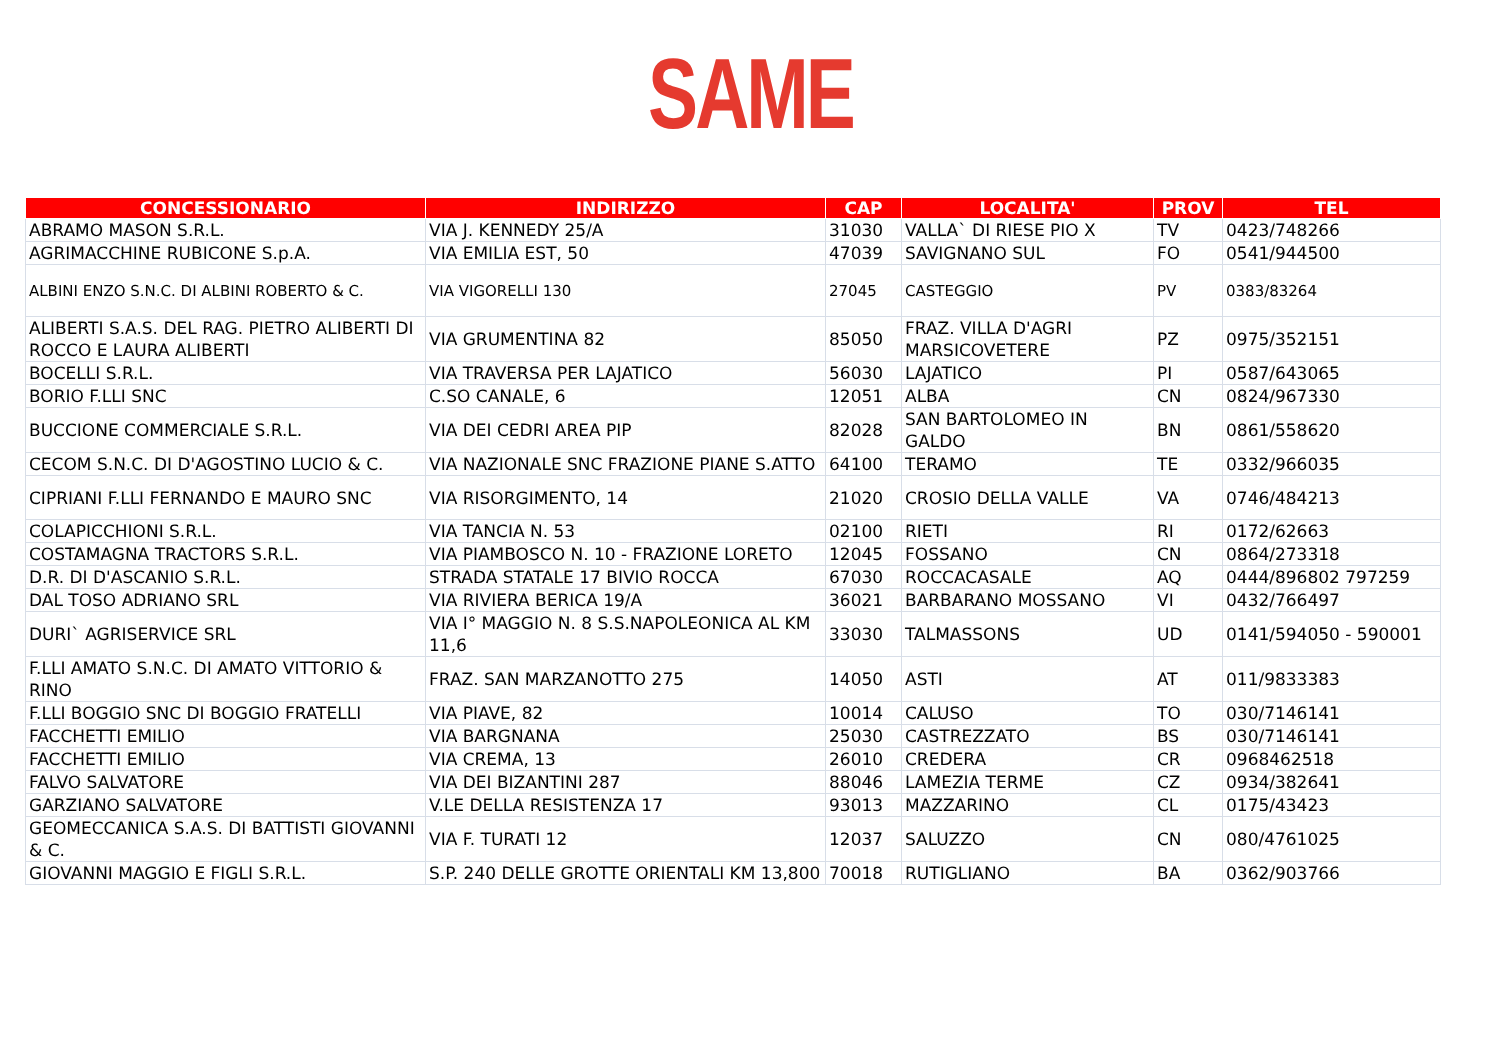SAME
| CONCESSIONARIO | INDIRIZZO | CAP | LOCALITA' | PROV | TEL |
| --- | --- | --- | --- | --- | --- |
| ABRAMO MASON S.R.L. | VIA J. KENNEDY 25/A | 31030 | VALLA` DI RIESE PIO X | TV | 0423/748266 |
| AGRIMACCHINE RUBICONE S.p.A. | VIA EMILIA EST, 50 | 47039 | SAVIGNANO SUL | FO | 0541/944500 |
| ALBINI ENZO S.N.C. DI ALBINI ROBERTO & C. | VIA VIGORELLI 130 | 27045 | CASTEGGIO | PV | 0383/83264 |
| ALIBERTI S.A.S. DEL RAG. PIETRO ALIBERTI DI ROCCO E LAURA ALIBERTI | VIA GRUMENTINA 82 | 85050 | FRAZ. VILLA D'AGRI MARSICOVETERE | PZ | 0975/352151 |
| BOCELLI S.R.L. | VIA TRAVERSA PER LAJATICO | 56030 | LAJATICO | PI | 0587/643065 |
| BORIO F.LLI SNC | C.SO CANALE, 6 | 12051 | ALBA | CN | 0824/967330 |
| BUCCIONE COMMERCIALE S.R.L. | VIA DEI CEDRI AREA PIP | 82028 | SAN BARTOLOMEO IN GALDO | BN | 0861/558620 |
| CECOM S.N.C. DI D'AGOSTINO LUCIO & C. | VIA NAZIONALE SNC FRAZIONE PIANE S.ATTO | 64100 | TERAMO | TE | 0332/966035 |
| CIPRIANI F.LLI FERNANDO E MAURO SNC | VIA RISORGIMENTO, 14 | 21020 | CROSIO DELLA VALLE | VA | 0746/484213 |
| COLAPICCHIONI S.R.L. | VIA TANCIA N. 53 | 02100 | RIETI | RI | 0172/62663 |
| COSTAMAGNA TRACTORS S.R.L. | VIA PIAMBOSCO N. 10 - FRAZIONE LORETO | 12045 | FOSSANO | CN | 0864/273318 |
| D.R. DI D'ASCANIO S.R.L. | STRADA STATALE 17 BIVIO ROCCA | 67030 | ROCCACASALE | AQ | 0444/896802 797259 |
| DAL TOSO ADRIANO SRL | VIA RIVIERA BERICA 19/A | 36021 | BARBARANO MOSSANO | VI | 0432/766497 |
| DURI` AGRISERVICE SRL | VIA I° MAGGIO N. 8 S.S.NAPOLEONICA AL KM 11,6 | 33030 | TALMASSONS | UD | 0141/594050 - 590001 |
| F.LLI AMATO S.N.C. DI AMATO VITTORIO & RINO | FRAZ. SAN MARZANOTTO 275 | 14050 | ASTI | AT | 011/9833383 |
| F.LLI BOGGIO SNC DI BOGGIO FRATELLI | VIA PIAVE, 82 | 10014 | CALUSO | TO | 030/7146141 |
| FACCHETTI EMILIO | VIA BARGNANA | 25030 | CASTREZZATO | BS | 030/7146141 |
| FACCHETTI EMILIO | VIA CREMA, 13 | 26010 | CREDERA | CR | 0968462518 |
| FALVO SALVATORE | VIA DEI BIZANTINI 287 | 88046 | LAMEZIA TERME | CZ | 0934/382641 |
| GARZIANO SALVATORE | V.LE DELLA RESISTENZA 17 | 93013 | MAZZARINO | CL | 0175/43423 |
| GEOMECCANICA S.A.S. DI BATTISTI GIOVANNI & C. | VIA F. TURATI 12 | 12037 | SALUZZO | CN | 080/4761025 |
| GIOVANNI MAGGIO E FIGLI S.R.L. | S.P. 240 DELLE GROTTE ORIENTALI KM 13,800 | 70018 | RUTIGLIANO | BA | 0362/903766 |